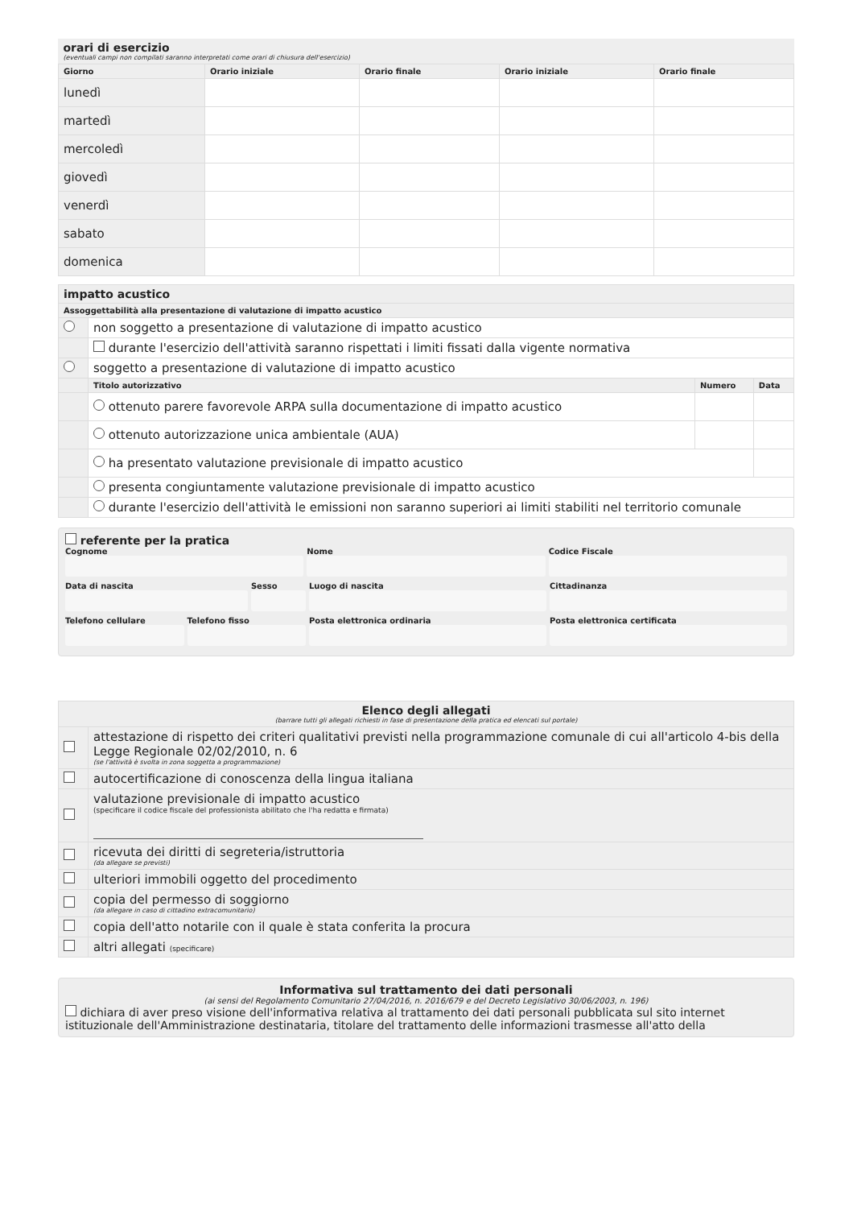| orari di esercizio (eventuali campi non compilati saranno interpretati come orari di chiusura dell'esercizio) | | | | |
| Giorno | Orario iniziale | Orario finale | Orario iniziale | Orario finale |
| lunedì | | | | |
| martedì | | | | |
| mercoledì | | | | |
| giovedì | | | | |
| venerdì | | | | |
| sabato | | | | |
| domenica | | | | |
| impatto acustico | | | |
| Assoggettabilità alla presentazione di valutazione di impatto acustico | | | |
| | non soggetto a presentazione di valutazione di impatto acustico | | |
| | durante l'esercizio dell'attività saranno rispettati i limiti fissati dalla vigente normativa | | |
| | soggetto a presentazione di valutazione di impatto acustico | | |
| | Titolo autorizzativo | Numero | Data |
| | ottenuto parere favorevole ARPA sulla documentazione di impatto acustico | | |
| | ottenuto autorizzazione unica ambientale (AUA) | | |
| | ha presentato valutazione previsionale di impatto acustico | | |
| | presenta congiuntamente valutazione previsionale di impatto acustico | | |
| | durante l'esercizio dell'attività le emissioni non saranno superiori ai limiti stabiliti nel territorio comunale | | |
referente per la pratica
Cognome
Nome
Codice Fiscale
Data di nascita
Sesso
Luogo di nascita
Cittadinanza
Telefono cellulare
Telefono fisso
Posta elettronica ordinaria
Posta elettronica certificata
| Elenco degli allegati (barrare tutti gli allegati richiesti in fase di presentazione della pratica ed elencati sul portale) | |
| | attestazione di rispetto dei criteri qualitativi previsti nella programmazione comunale di cui all'articolo 4-bis della Legge Regionale 02/02/2010, n. 6 (se l'attività è svolta in zona soggetta a programmazione) |
| | autocertificazione di conoscenza della lingua italiana |
| | valutazione previsionale di impatto acustico (specificare il codice fiscale del professionista abilitato che l'ha redatta e firmata) |
| | ricevuta dei diritti di segreteria/istruttoria (da allegare se previsti) |
| | ulteriori immobili oggetto del procedimento |
| | copia del permesso di soggiorno (da allegare in caso di cittadino extracomunitario) |
| | copia dell'atto notarile con il quale è stata conferita la procura |
| | altri allegati (specificare) |
Informativa sul trattamento dei dati personali
(ai sensi del Regolamento Comunitario 27/04/2016, n. 2016/679 e del Decreto Legislativo 30/06/2003, n. 196)
dichiara di aver preso visione dell'informativa relativa al trattamento dei dati personali pubblicata sul sito internet istituzionale dell'Amministrazione destinataria, titolare del trattamento delle informazioni trasmesse all'atto della